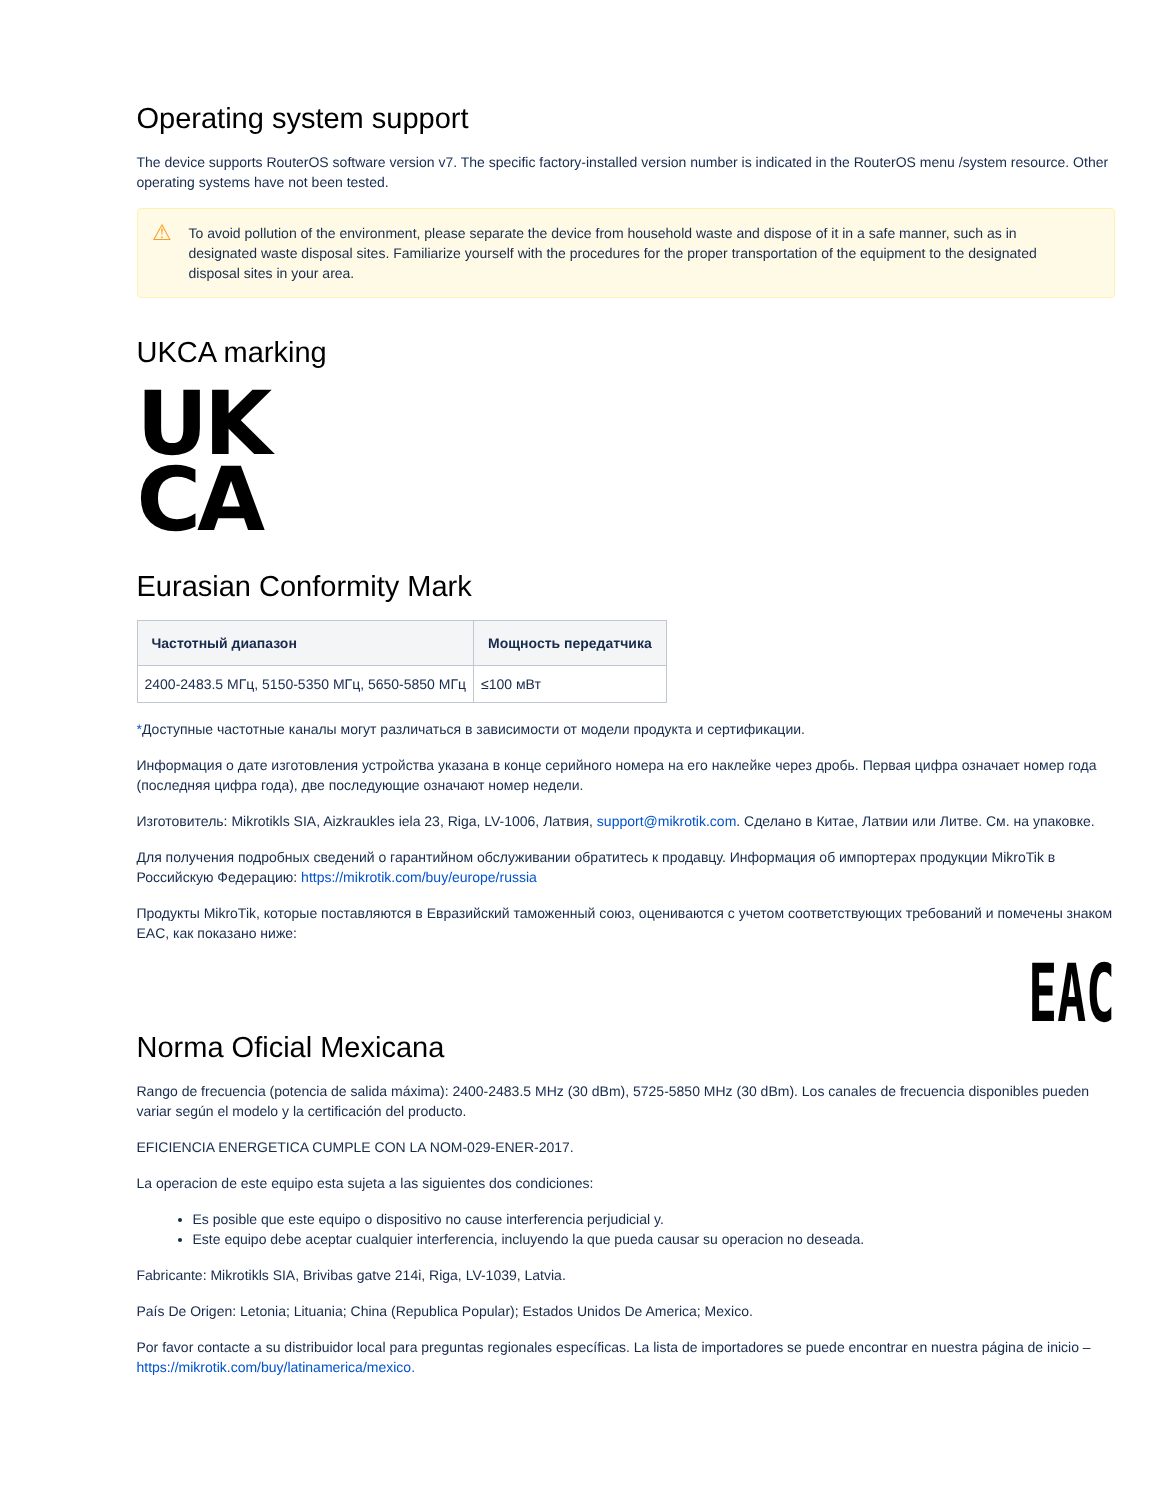Operating system support
The device supports RouterOS software version v7. The specific factory-installed version number is indicated in the RouterOS menu /system resource. Other operating systems have not been tested.
⚠ To avoid pollution of the environment, please separate the device from household waste and dispose of it in a safe manner, such as in designated waste disposal sites. Familiarize yourself with the procedures for the proper transportation of the equipment to the designated disposal sites in your area.
UKCA marking
UK
CA
Eurasian Conformity Mark
| Частотный диапазон | Мощность передатчика |
| --- | --- |
| 2400-2483.5 МГц, 5150-5350 МГц, 5650-5850 МГц | ≤100 мВт |
*Доступные частотные каналы могут различаться в зависимости от модели продукта и сертификации.
Информация о дате изготовления устройства указана в конце серийного номера на его наклейке через дробь. Первая цифра означает номер года (последняя цифра года), две последующие означают номер недели.
Изготовитель: Mikrotikls SIA, Aizkraukles iela 23, Riga, LV-1006, Латвия, support@mikrotik.com. Сделано в Китае, Латвии или Литве. См. на упаковке.
Для получения подробных сведений о гарантийном обслуживании обратитесь к продавцу. Информация об импортерах продукции MikroTik в Российскую Федерацию: https://mikrotik.com/buy/europe/russia
Продукты MikroTik, которые поставляются в Евразийский таможенный союз, оцениваются с учетом соответствующих требований и помечены знаком EAC, как показано ниже:
EAC
Norma Oficial Mexicana
Rango de frecuencia (potencia de salida máxima): 2400-2483.5 MHz (30 dBm), 5725-5850 MHz (30 dBm). Los canales de frecuencia disponibles pueden variar según el modelo y la certificación del producto.
EFICIENCIA ENERGETICA CUMPLE CON LA NOM-029-ENER-2017.
La operacion de este equipo esta sujeta a las siguientes dos condiciones:
Es posible que este equipo o dispositivo no cause interferencia perjudicial y.
Este equipo debe aceptar cualquier interferencia, incluyendo la que pueda causar su operacion no deseada.
Fabricante: Mikrotikls SIA, Brivibas gatve 214i, Riga, LV-1039, Latvia.
País De Origen: Letonia; Lituania; China (Republica Popular); Estados Unidos De America; Mexico.
Por favor contacte a su distribuidor local para preguntas regionales específicas. La lista de importadores se puede encontrar en nuestra página de inicio – https://mikrotik.com/buy/latinamerica/mexico.